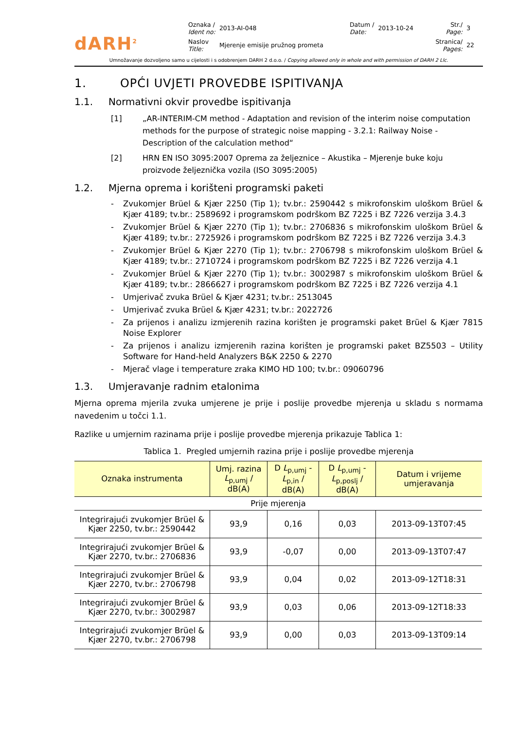dARH<sup>2</sup>
| Oznaka / Ident no: | 2013-AI-048 | Datum / Date: | 2013-10-24 | Str./ Page: | 3 |
| Naslov Title: | Mjerenje emisije pružnog prometa | | | Stranica/ Pages: | 22 |
Umnožavanje dozvoljeno samo u cijelosti i s odobrenjem DARH 2 d.o.o. / Copying allowed only in whole and with permission of DARH 2 Llc.
1. OPĆI UVJETI PROVEDBE ISPITIVANJA
1.1. Normativni okvir provedbe ispitivanja
[1] „AR-INTERIM-CM method - Adaptation and revision of the interim noise computation methods for the purpose of strategic noise mapping - 3.2.1: Railway Noise - Description of the calculation method“
[2] HRN EN ISO 3095:2007 Oprema za željeznice – Akustika – Mjerenje buke koju proizvode željeznička vozila (ISO 3095:2005)
1.2. Mjerna oprema i korišteni programski paketi
- Zvukomjer Brüel & Kjær 2250 (Tip 1); tv.br.: 2590442 s mikrofonskim uloškom Brüel & Kjær 4189; tv.br.: 2589692 i programskom podrškom BZ 7225 i BZ 7226 verzija 3.4.3
- Zvukomjer Brüel & Kjær 2270 (Tip 1); tv.br.: 2706836 s mikrofonskim uloškom Brüel & Kjær 4189; tv.br.: 2725926 i programskom podrškom BZ 7225 i BZ 7226 verzija 3.4.3
- Zvukomjer Brüel & Kjær 2270 (Tip 1); tv.br.: 2706798 s mikrofonskim uloškom Brüel & Kjær 4189; tv.br.: 2710724 i programskom podrškom BZ 7225 i BZ 7226 verzija 4.1
- Zvukomjer Brüel & Kjær 2270 (Tip 1); tv.br.: 3002987 s mikrofonskim uloškom Brüel & Kjær 4189; tv.br.: 2866627 i programskom podrškom BZ 7225 i BZ 7226 verzija 4.1
- Umjerivač zvuka Brüel & Kjær 4231; tv.br.: 2513045
- Umjerivač zvuka Brüel & Kjær 4231; tv.br.: 2022726
- Za prijenos i analizu izmjerenih razina korišten je programski paket Brüel & Kjær 7815 Noise Explorer
- Za prijenos i analizu izmjerenih razina korišten je programski paket BZ5503 – Utility Software for Hand-held Analyzers B&K 2250 & 2270
- Mjerač vlage i temperature zraka KIMO HD 100; tv.br.: 09060796
1.3. Umjeravanje radnim etalonima
Mjerna oprema mjerila zvuka umjerene je prije i poslije provedbe mjerenja u skladu s normama navedenim u točci 1.1.
Razlike u umjernim razinama prije i poslije provedbe mjerenja prikazuje Tablica 1:
Tablica 1. Pregled umjernih razina prije i poslije provedbe mjerenja
| Oznaka instrumenta | Umj. razina L<sub>p,umj</sub> / dB(A) | D L<sub>p,umj</sub> - L<sub>p,in</sub> / dB(A) | D L<sub>p,umj</sub> - L<sub>p,poslj</sub> / dB(A) | Datum i vrijeme umjeravanja |
| --- | --- | --- | --- | --- |
| Prije mjerenja | | | | |
| Integrirajući zvukomjer Brüel & Kjær 2250, tv.br.: 2590442 | 93,9 | 0,16 | 0,03 | 2013-09-13T07:45 |
| Integrirajući zvukomjer Brüel & Kjær 2270, tv.br.: 2706836 | 93,9 | -0,07 | 0,00 | 2013-09-13T07:47 |
| Integrirajući zvukomjer Brüel & Kjær 2270, tv.br.: 2706798 | 93,9 | 0,04 | 0,02 | 2013-09-12T18:31 |
| Integrirajući zvukomjer Brüel & Kjær 2270, tv.br.: 3002987 | 93,9 | 0,03 | 0,06 | 2013-09-12T18:33 |
| Integrirajući zvukomjer Brüel & Kjær 2270, tv.br.: 2706798 | 93,9 | 0,00 | 0,03 | 2013-09-13T09:14 |